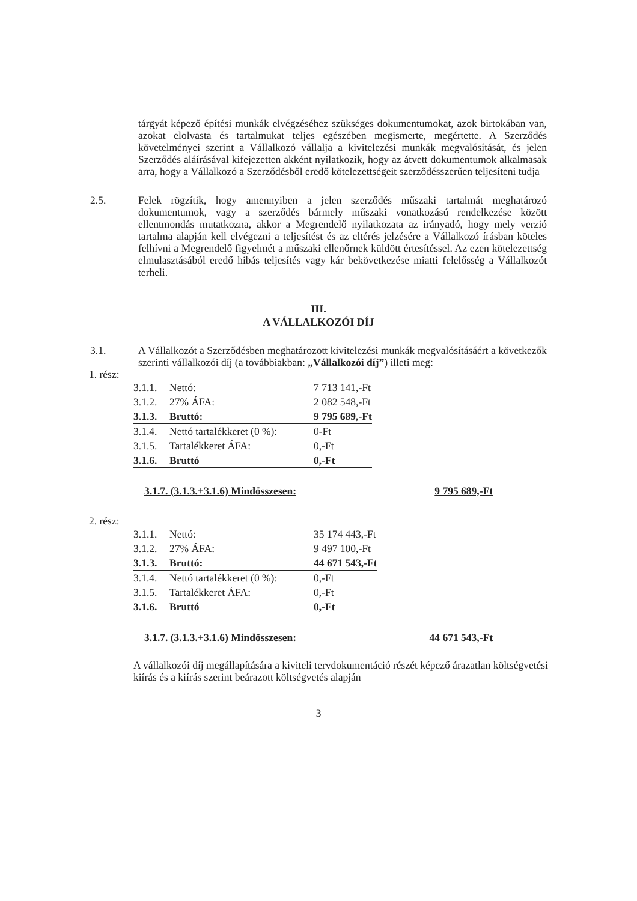tárgyát képező építési munkák elvégzéséhez szükséges dokumentumokat, azok birtokában van, azokat elolvasta és tartalmukat teljes egészében megismerte, megértette. A Szerződés követelményei szerint a Vállalkozó vállalja a kivitelezési munkák megvalósítását, és jelen Szerződés aláírásával kifejezetten akként nyilatkozik, hogy az átvett dokumentumok alkalmasak arra, hogy a Vállalkozó a Szerződésből eredő kötelezettségeit szerződésszerűen teljesíteni tudja
2.5. Felek rögzítik, hogy amennyiben a jelen szerződés műszaki tartalmát meghatározó dokumentumok, vagy a szerződés bármely műszaki vonatkozású rendelkezése között ellentmondás mutatkozna, akkor a Megrendelő nyilatkozata az irányadó, hogy mely verzió tartalma alapján kell elvégezni a teljesítést és az eltérés jelzésére a Vállalkozó írásban köteles felhívni a Megrendelő figyelmét a műszaki ellenőrnek küldött értesítéssel. Az ezen kötelezettség elmulasztásából eredő hibás teljesítés vagy kár bekövetkezése miatti felelősség a Vállalkozót terheli.
III.
A VÁLLALKOZÓI DÍJ
3.1. A Vállalkozót a Szerződésben meghatározott kivitelezési munkák megvalósításáért a következők szerinti vállalkozói díj (a továbbiakban: „Vállalkozói díj”) illeti meg:
1. rész:
| 3.1.1. | Nettó: | 7 713 141,-Ft |
| 3.1.2. | 27% ÁFA: | 2 082 548,-Ft |
| 3.1.3. | Bruttó: | 9 795 689,-Ft |
| 3.1.4. | Nettó tartalékkeret (0 %): | 0-Ft |
| 3.1.5. | Tartalékkeret ÁFA: | 0,-Ft |
| 3.1.6. | Bruttó | 0,-Ft |
3.1.7. (3.1.3.+3.1.6) Mindösszesen: 9 795 689,-Ft
2. rész:
| 3.1.1. | Nettó: | 35 174 443,-Ft |
| 3.1.2. | 27% ÁFA: | 9 497 100,-Ft |
| 3.1.3. | Bruttó: | 44 671 543,-Ft |
| 3.1.4. | Nettó tartalékkeret (0 %): | 0,-Ft |
| 3.1.5. | Tartalékkeret ÁFA: | 0,-Ft |
| 3.1.6. | Bruttó | 0,-Ft |
3.1.7. (3.1.3.+3.1.6) Mindösszesen: 44 671 543,-Ft
A vállalkozói díj megállapítására a kiviteli tervdokumentáció részét képező árazatlan költségvetési kiírás és a kiírás szerint beárazott költségvetés alapján
3